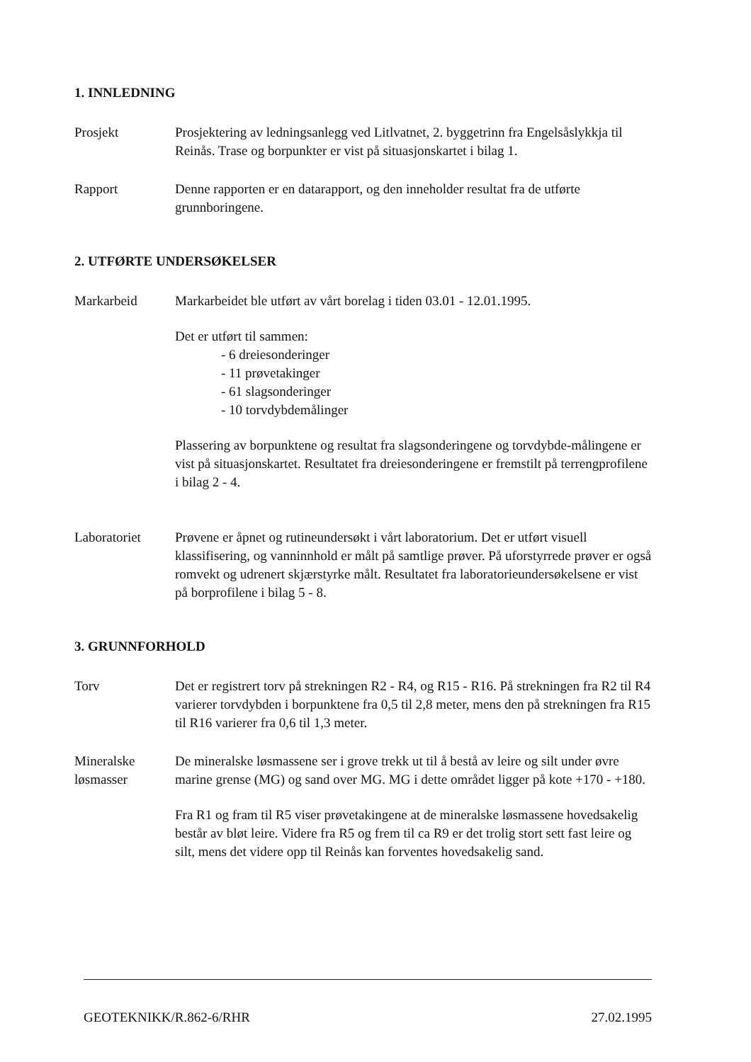1. INNLEDNING
Prosjekt Prosjektering av ledningsanlegg ved Litlvatnet, 2. byggetrinn fra Engelsåslykkja til Reinås. Trase og borpunkter er vist på situasjonskartet i bilag 1.
Rapport Denne rapporten er en datarapport, og den inneholder resultat fra de utførte grunnboringene.
2. UTFØRTE UNDERSØKELSER
Markarbeid Markarbeidet ble utført av vårt borelag i tiden 03.01 - 12.01.1995.
Det er utført til sammen:
- 6 dreiesonderinger
- 11 prøvetakinger
- 61 slagsonderinger
- 10 torvdybdemålinger
Plassering av borpunktene og resultat fra slagsonderingene og torvdybde-målingene er vist på situasjonskartet. Resultatet fra dreiesonderingene er fremstilt på terrengprofilene i bilag 2 - 4.
Laboratoriet Prøvene er åpnet og rutineundersøkt i vårt laboratorium. Det er utført visuell klassifisering, og vanninnhold er målt på samtlige prøver. På uforstyrrede prøver er også romvekt og udrenert skjærstyrke målt. Resultatet fra laboratorieundersøkelsene er vist på borprofilene i bilag 5 - 8.
3. GRUNNFORHOLD
Torv Det er registrert torv på strekningen R2 - R4, og R15 - R16. På strekningen fra R2 til R4 varierer torvdybden i borpunktene fra 0,5 til 2,8 meter, mens den på strekningen fra R15 til R16 varierer fra 0,6 til 1,3 meter.
Mineralske løsmasser
De mineralske løsmassene ser i grove trekk ut til å bestå av leire og silt under øvre marine grense (MG) og sand over MG. MG i dette området ligger på kote +170 - +180.
Fra R1 og fram til R5 viser prøvetakingene at de mineralske løsmassene hovedsakelig består av bløt leire. Videre fra R5 og frem til ca R9 er det trolig stort sett fast leire og silt, mens det videre opp til Reinås kan forventes hovedsakelig sand.
GEOTEKNIKK/R.862-6/RHR 27.02.1995